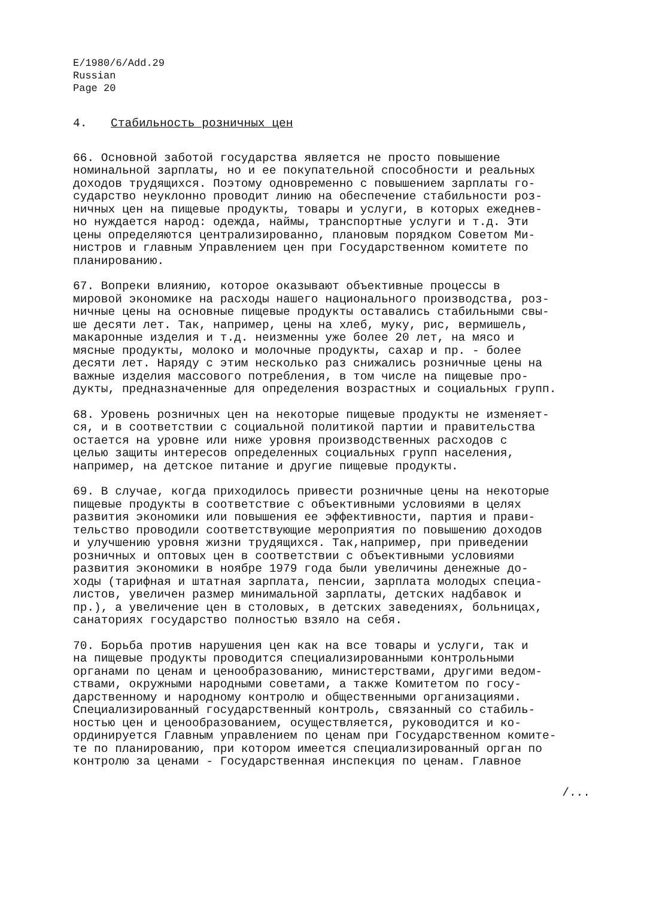E/1980/6/Add.29
Russian
Page 20
4. Стабильность розничных цен
66. Основной заботой государства является не просто повышение номинальной зарплаты, но и ее покупательной способности и реальных доходов трудящихся. Поэтому одновременно с повышением зарплаты го- сударство неуклонно проводит линию на обеспечение стабильности роз- ничных цен на пищевые продукты, товары и услуги, в которых ежеднев- но нуждается народ: одежда, наймы, транспортные услуги и т.д. Эти цены определяются централизированно, плановым порядком Советом Ми- нистров и главным Управлением цен при Государственном комитете по планированию.
67. Вопреки влиянию, которое оказывают объективные процессы в мировой экономике на расходы нашего национального производства, роз- ничные цены на основные пищевые продукты оставались стабильными свы- ше десяти лет. Так, например, цены на хлеб, муку, рис, вермишель, макаронные изделия и т.д. неизменны уже более 20 лет, на мясо и мясные продукты, молоко и молочные продукты, сахар и пр. - более десяти лет. Наряду с этим несколько раз снижались розничные цены на важные изделия массового потребления, в том числе на пищевые про- дукты, предназначенные для определения возрастных и социальных групп.
68. Уровень розничных цен на некоторые пищевые продукты не изменяет- ся, и в соответствии с социальной политикой партии и правительства остается на уровне или ниже уровня производственных расходов с целью защиты интересов определенных социальных групп населения, например, на детское питание и другие пищевые продукты.
69. В случае, когда приходилось привести розничные цены на некоторые пищевые продукты в соответствие с объективными условиями в целях развития экономики или повышения ее эффективности, партия и прави- тельство проводили соответствующие мероприятия по повышению доходов и улучшению уровня жизни трудящихся. Так,например, при приведении розничных и оптовых цен в соответствии с объективными условиями развития экономики в ноябре 1979 года были увеличины денежные до- ходы (тарифная и штатная зарплата, пенсии, зарплата молодых специа- листов, увеличен размер минимальной зарплаты, детских надбавок и пр.), а увеличение цен в столовых, в детских заведениях, больницах, санаториях государство полностью взяло на себя.
70. Борьба против нарушения цен как на все товары и услуги, так и на пищевые продукты проводится специализированными контрольными органами по ценам и ценообразованию, министерствами, другими ведом- ствами, окружными народными советами, а также Комитетом по госу- дарственному и народному контролю и общественными организациями. Специализированный государственный контроль, связанный со стабиль- ностью цен и ценообразованием, осуществляется, руководится и ко- ординируется Главным управлением по ценам при Государственном комите- те по планированию, при котором имеется специализированный орган по контролю за ценами - Государственная инспекция по ценам. Главное
/...